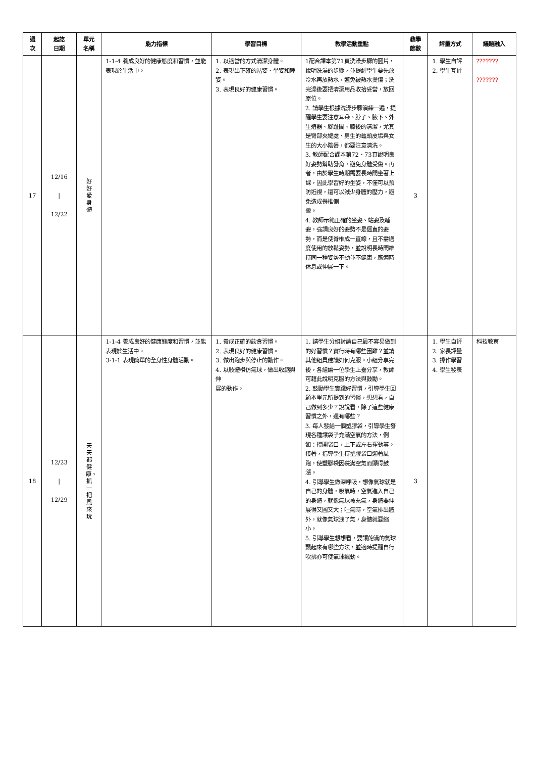| 週 次 | 起訖 日期 | 單元 名稱 | 能力指標 | 學習目標 | 教學活動重點 | 教學 節數 | 評量方式 | 議題融入 |
| --- | --- | --- | --- | --- | --- | --- | --- | --- |
| 17 | 12/16 / 12/22 | 好好愛身體 | 1-1-4 養成良好的健康態度和習慣，並能表現於生活中。 | 1. 以適當的方式清潔身體。 2. 表現出正確的站姿、坐姿和睡姿。 3. 表現良好的健康習慣。 | 1配合課本第71頁洗澡步驟的圖片，說明洗澡的步驟，並提醒學生要先放冷水再放熱水，避免被熱水燙傷；洗完澡後要把清潔用品收拾妥當，放回原位。 2. 請學生根據洗澡步驟演練一遍，提醒學生要注意耳朵、脖子、腋下、外生殖器、腳趾間、膝後的清潔，尤其是臀部夾縫處、男生的龜頭皮垢與女生的大小陰脣，都要注意清洗。 3. 教師配合課本第72、73頁說明良好姿勢幫助發育，避免身體受傷。再者，由於學生時期需要長時間坐著上課，因此學習好的坐姿，不僅可以預防近視，還可以減少身體的壓力，避免造成脊椎側 彎。 4. 教師示範正確的坐姿、站姿及睡姿，強調良好的姿勢不是僵直的姿勢，而是使脊椎成一直線，且不需過度使用的放鬆姿勢，並說明長時間維持同一種姿勢不動並不健康，應適時休息或伸展一下。 | 3 | 1. 學生自評 2. 學生互評 | ??????? ??????? |
| 18 | 12/23 / 12/29 | 天天都健康、抓一把風來玩 | 1-1-4 養成良好的健康態度和習慣，並能表現於生活中。 3-1-1 表現簡單的全身性身體活動。 | 1. 養成正確的飲食習慣。 2. 表現良好的健康習慣。 3. 做出跑步與停止的動作。 4. 以肢體模仿氣球，做出收縮與伸 展的動作。 | 1. 請學生分組討論自己最不容易做到的好習慣？實行時有哪些困難？並請其他組員建議如何克服。小組分享完後，各組讓一位學生上臺分享，教師可藉此說明克服的方法與鼓勵。 2. 鼓勵學生實踐好習慣，引導學生回顧本單元所提到的習慣，想想看，自己做到多少？說說看，除了這些健康習慣之外，還有哪些？ 3. 每人發給一個塑膠袋，引導學生發現各種讓袋子充滿空氣的方法，例如：撐開袋口，上下或左右揮動等。接著，指導學生持塑膠袋口迎著風跑，使塑膠袋因裝滿空氣而顯得鼓漲。 4. 引導學生做深呼吸，想像氣球就是自己的身體，吸氣時，空氣進入自己的身體，就像氣球被充氣，身體要伸展得又圓又大；吐氣時，空氣排出體外，就像氣球洩了氣，身體就要縮小。 5. 引導學生想想看，要讓飽滿的氣球飄起來有哪些方法，並適時提醒自行吹拂亦可使氣球飄動。 | 3 | 1. 學生自評 2. 家長評量 3. 操作學習 4. 學生發表 | 科技教育 |